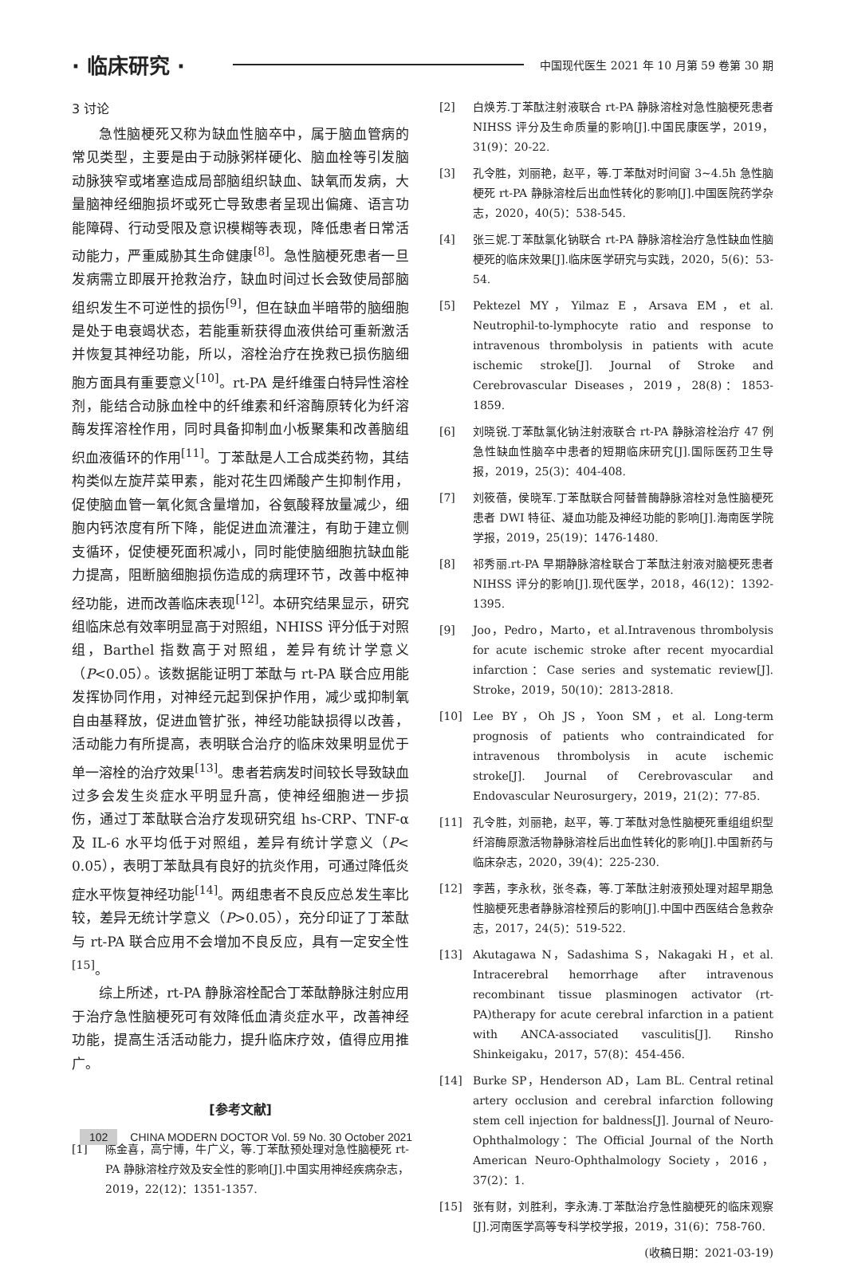· 临床研究 ·
中国现代医生 2021 年 10 月第 59 卷第 30 期
3 讨论
急性脑梗死又称为缺血性脑卒中，属于脑血管病的常见类型，主要是由于动脉粥样硬化、脑血栓等引发脑动脉狭窄或堵塞造成局部脑组织缺血、缺氧而发病，大量脑神经细胞损坏或死亡导致患者呈现出偏瘫、语言功能障碍、行动受限及意识模糊等表现，降低患者日常活动能力，严重威胁其生命健康<sup>[8]</sup>。急性脑梗死患者一旦发病需立即展开抢救治疗，缺血时间过长会致使局部脑组织发生不可逆性的损伤<sup>[9]</sup>，但在缺血半暗带的脑细胞是处于电衰竭状态，若能重新获得血液供给可重新激活并恢复其神经功能，所以，溶栓治疗在挽救已损伤脑细胞方面具有重要意义<sup>[10]</sup>。rt-PA 是纤维蛋白特异性溶栓剂，能结合动脉血栓中的纤维素和纤溶酶原转化为纤溶酶发挥溶栓作用，同时具备抑制血小板聚集和改善脑组织血液循环的作用<sup>[11]</sup>。丁苯酞是人工合成类药物，其结构类似左旋芹菜甲素，能对花生四烯酸产生抑制作用，促使脑血管一氧化氮含量增加，谷氨酸释放量减少，细胞内钙浓度有所下降，能促进血流灌注，有助于建立侧支循环，促使梗死面积减小，同时能使脑细胞抗缺血能力提高，阻断脑细胞损伤造成的病理环节，改善中枢神经功能，进而改善临床表现<sup>[12]</sup>。本研究结果显示，研究组临床总有效率明显高于对照组，NHISS 评分低于对照组，Barthel 指数高于对照组，差异有统计学意义（P<0.05）。该数据能证明丁苯酞与 rt-PA 联合应用能发挥协同作用，对神经元起到保护作用，减少或抑制氧自由基释放，促进血管扩张，神经功能缺损得以改善，活动能力有所提高，表明联合治疗的临床效果明显优于单一溶栓的治疗效果<sup>[13]</sup>。患者若病发时间较长导致缺血过多会发生炎症水平明显升高，使神经细胞进一步损伤，通过丁苯酞联合治疗发现研究组 hs-CRP、TNF-α 及 IL-6 水平均低于对照组，差异有统计学意义（P< 0.05），表明丁苯酞具有良好的抗炎作用，可通过降低炎症水平恢复神经功能<sup>[14]</sup>。两组患者不良反应总发生率比较，差异无统计学意义（P>0.05），充分印证了丁苯酞与 rt-PA 联合应用不会增加不良反应，具有一定安全性<sup>[15]</sup>。
综上所述，rt-PA 静脉溶栓配合丁苯酞静脉注射应用于治疗急性脑梗死可有效降低血清炎症水平，改善神经功能，提高生活活动能力，提升临床疗效，值得应用推广。
[参考文献]
[1] 陈金喜，高宁博，牛广义，等.丁苯酞预处理对急性脑梗死 rt-PA 静脉溶栓疗效及安全性的影响[J].中国实用神经疾病杂志，2019，22(12)：1351-1357.
[2] 白焕芳.丁苯酞注射液联合 rt-PA 静脉溶栓对急性脑梗死患者 NIHSS 评分及生命质量的影响[J].中国民康医学，2019，31(9)：20-22.
[3] 孔令胜，刘丽艳，赵平，等.丁苯酞对时间窗 3~4.5h 急性脑梗死 rt-PA 静脉溶栓后出血性转化的影响[J].中国医院药学杂志，2020，40(5)：538-545.
[4] 张三妮.丁苯酞氯化钠联合 rt-PA 静脉溶栓治疗急性缺血性脑梗死的临床效果[J].临床医学研究与实践，2020，5(6)：53-54.
[5] Pektezel MY，Yilmaz E，Arsava EM，et al. Neutrophil-to-lymphocyte ratio and response to intravenous thrombolysis in patients with acute ischemic stroke[J]. Journal of Stroke and Cerebrovascular Diseases，2019，28(8)：1853-1859.
[6] 刘晓锐.丁苯酞氯化钠注射液联合 rt-PA 静脉溶栓治疗 47 例急性缺血性脑卒中患者的短期临床研究[J].国际医药卫生导报，2019，25(3)：404-408.
[7] 刘筱蓓，侯晓军.丁苯酞联合阿替普酶静脉溶栓对急性脑梗死患者 DWI 特征、凝血功能及神经功能的影响[J].海南医学院学报，2019，25(19)：1476-1480.
[8] 祁秀丽.rt-PA 早期静脉溶栓联合丁苯酞注射液对脑梗死患者 NIHSS 评分的影响[J].现代医学，2018，46(12)：1392-1395.
[9] Joo，Pedro，Marto，et al.Intravenous thrombolysis for acute ischemic stroke after recent myocardial infarction：Case series and systematic review[J]. Stroke，2019，50(10)：2813-2818.
[10] Lee BY，Oh JS，Yoon SM，et al. Long-term prognosis of patients who contraindicated for intravenous thrombolysis in acute ischemic stroke[J]. Journal of Cerebrovascular and Endovascular Neurosurgery，2019，21(2)：77-85.
[11] 孔令胜，刘丽艳，赵平，等.丁苯酞对急性脑梗死重组组织型纤溶酶原激活物静脉溶栓后出血性转化的影响[J].中国新药与临床杂志，2020，39(4)：225-230.
[12] 李茜，李永秋，张冬森，等.丁苯酞注射液预处理对超早期急性脑梗死患者静脉溶栓预后的影响[J].中国中西医结合急救杂志，2017，24(5)：519-522.
[13] Akutagawa N，Sadashima S，Nakagaki H，et al. Intracerebral hemorrhage after intravenous recombinant tissue plasminogen activator (rt-PA)therapy for acute cerebral infarction in a patient with ANCA-associated vasculitis[J]. Rinsho Shinkeigaku，2017，57(8)：454-456.
[14] Burke SP，Henderson AD，Lam BL. Central retinal artery occlusion and cerebral infarction following stem cell injection for baldness[J]. Journal of Neuro-Ophthalmology：The Official Journal of the North American Neuro-Ophthalmology Society，2016，37(2)：1.
[15] 张有财，刘胜利，李永涛.丁苯酞治疗急性脑梗死的临床观察[J].河南医学高等专科学校学报，2019，31(6)：758-760.
(收稿日期：2021-03-19)
102 CHINA MODERN DOCTOR Vol. 59 No. 30 October 2021